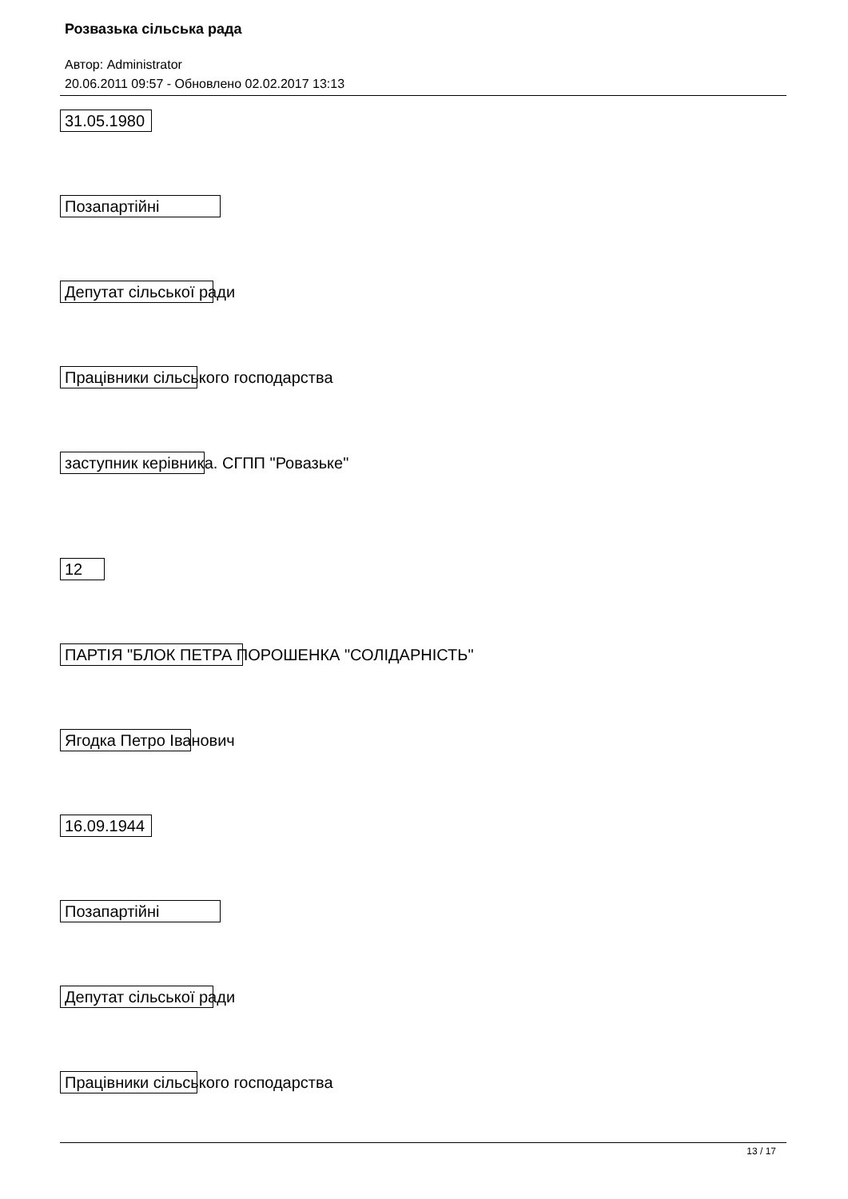Розвазька сільська рада
Автор: Administrator
20.06.2011 09:57 - Обновлено 02.02.2017 13:13
31.05.1980
Позапартійні
Депутат сільської ради
Працівники сільського господарства
заступник керівника. СГПП "Ровазьке"
12
ПАРТІЯ "БЛОК ПЕТРА ПОРОШЕНКА "СОЛІДАРНІСТЬ"
Ягодка Петро Іванович
16.09.1944
Позапартійні
Депутат сільської ради
Працівники сільського господарства
13 / 17